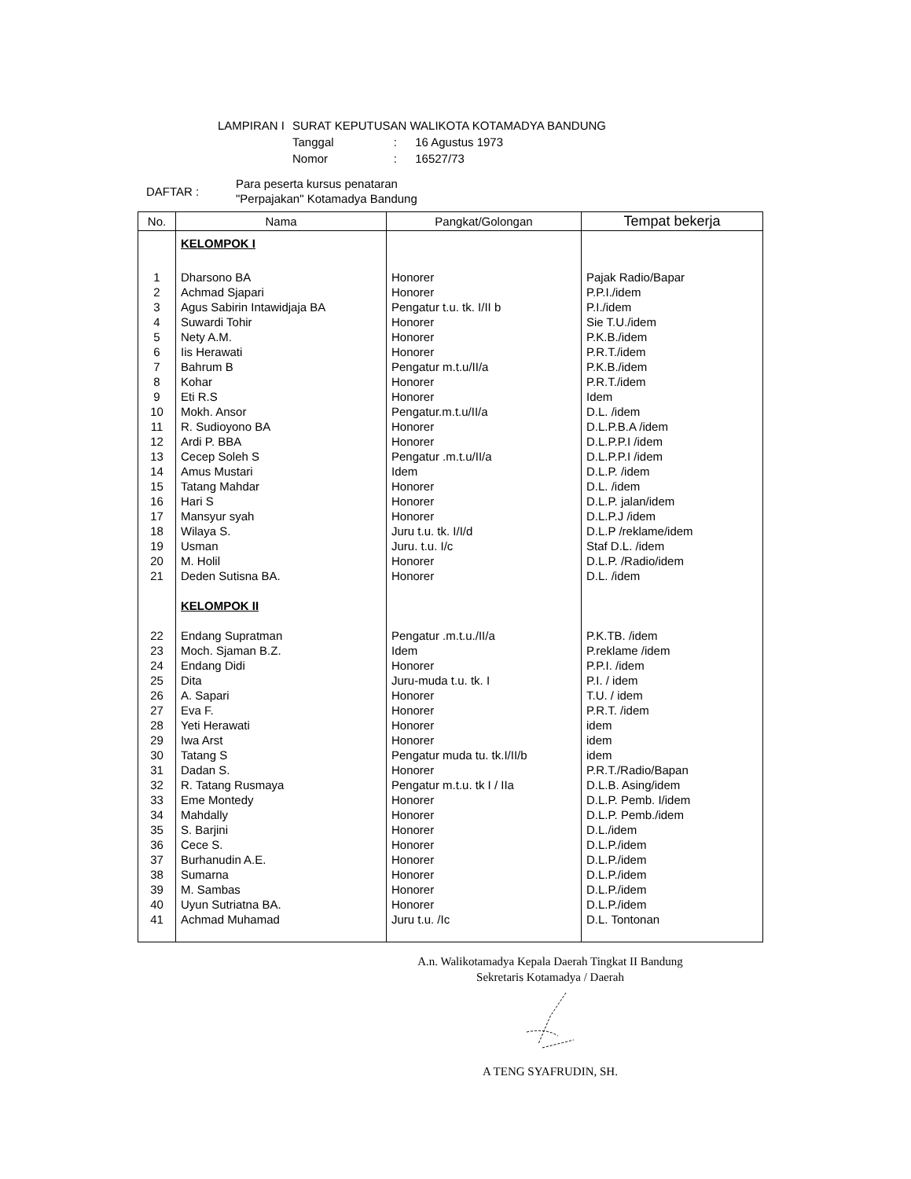| LAMPIRAN I | SURAT KEPUTUSAN WALIKOTA KOTAMADYA BANDUNG | | |
| | Tanggal | : | 16 Agustus 1973 |
| | Nomor | : | 16527/73 |
| DAFTAR : | Para peserta kursus penataran "Perpajakan" Kotamadya Bandung |
| No. | Nama | Pangkat/Golongan | Tempat bekerja |
| --- | --- | --- | --- |
| | KELOMPOK I | | |
| 1 | Dharsono BA | Honorer | Pajak Radio/Bapar |
| 2 | Achmad Sjapari | Honorer | P.P.I./idem |
| 3 | Agus Sabirin Intawidjaja BA | Pengatur t.u. tk. I/II b | P.I./idem |
| 4 | Suwardi Tohir | Honorer | Sie T.U./idem |
| 5 | Nety A.M. | Honorer | P.K.B./idem |
| 6 | Iis Herawati | Honorer | P.R.T./idem |
| 7 | Bahrum B | Pengatur m.t.u/II/a | P.K.B./idem |
| 8 | Kohar | Honorer | P.R.T./idem |
| 9 | Eti R.S | Honorer | Idem |
| 10 | Mokh. Ansor | Pengatur.m.t.u/II/a | D.L. /idem |
| 11 | R. Sudioyono BA | Honorer | D.L.P.B.A /idem |
| 12 | Ardi P. BBA | Honorer | D.L.P.P.I /idem |
| 13 | Cecep Soleh S | Pengatur .m.t.u/II/a | D.L.P.P.I /idem |
| 14 | Amus Mustari | Idem | D.L.P. /idem |
| 15 | Tatang Mahdar | Honorer | D.L. /idem |
| 16 | Hari S | Honorer | D.L.P. jalan/idem |
| 17 | Mansyur syah | Honorer | D.L.P.J /idem |
| 18 | Wilaya S. | Juru t.u. tk. I/I/d | D.L.P /reklame/idem |
| 19 | Usman | Juru. t.u. I/c | Staf D.L. /idem |
| 20 | M. Holil | Honorer | D.L.P. /Radio/idem |
| 21 | Deden Sutisna BA. | Honorer | D.L. /idem |
| | KELOMPOK II | | |
| 22 | Endang Supratman | Pengatur .m.t.u./II/a | P.K.TB. /idem |
| 23 | Moch. Sjaman B.Z. | Idem | P.reklame /idem |
| 24 | Endang Didi | Honorer | P.P.I. /idem |
| 25 | Dita | Juru-muda t.u. tk. I | P.I. / idem |
| 26 | A. Sapari | Honorer | T.U. / idem |
| 27 | Eva F. | Honorer | P.R.T. /idem |
| 28 | Yeti Herawati | Honorer | idem |
| 29 | Iwa Arst | Honorer | idem |
| 30 | Tatang S | Pengatur muda tu. tk.I/II/b | idem |
| 31 | Dadan S. | Honorer | P.R.T./Radio/Bapan |
| 32 | R. Tatang Rusmaya | Pengatur m.t.u. tk I / IIa | D.L.B. Asing/idem |
| 33 | Eme Montedy | Honorer | D.L.P. Pemb. I/idem |
| 34 | Mahdally | Honorer | D.L.P. Pemb./idem |
| 35 | S. Barjini | Honorer | D.L./idem |
| 36 | Cece S. | Honorer | D.L.P./idem |
| 37 | Burhanudin A.E. | Honorer | D.L.P./idem |
| 38 | Sumarna | Honorer | D.L.P./idem |
| 39 | M. Sambas | Honorer | D.L.P./idem |
| 40 | Uyun Sutriatna BA. | Honorer | D.L.P./idem |
| 41 | Achmad Muhamad | Juru t.u. /Ic | D.L. Tontonan |
A.n. Walikotamadya Kepala Daerah Tingkat II Bandung
Sekretaris Kotamadya / Daerah
A TENG SYAFRUDIN, SH.